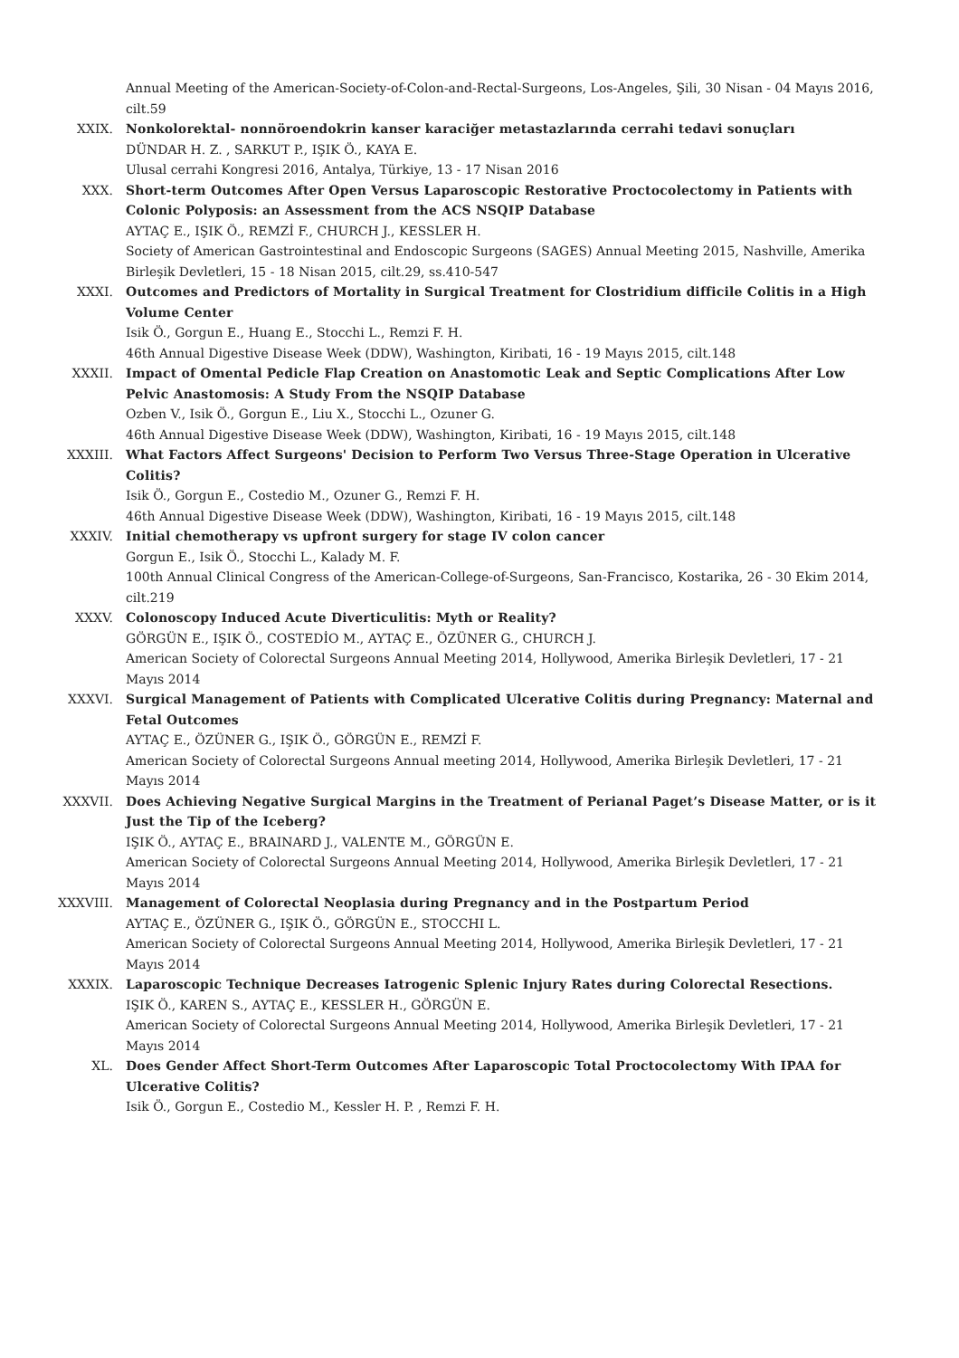Annual Meeting of the American-Society-of-Colon-and-Rectal-Surgeons, Los-Angeles, Şili, 30 Nisan - 04 Mayıs 2016, cilt.59
XXIX. Nonkolorektal- nonnöroendokrin kanser karaciğer metastazlarında cerrahi tedavi sonuçları
DÜNDAR H. Z. , SARKUT P., IŞIK Ö., KAYA E.
Ulusal cerrahi Kongresi 2016, Antalya, Türkiye, 13 - 17 Nisan 2016
XXX. Short-term Outcomes After Open Versus Laparoscopic Restorative Proctocolectomy in Patients with Colonic Polyposis: an Assessment from the ACS NSQIP Database
AYTAÇ E., IŞIK Ö., REMZİ F., CHURCH J., KESSLER H.
Society of American Gastrointestinal and Endoscopic Surgeons (SAGES) Annual Meeting 2015, Nashville, Amerika Birleşik Devletleri, 15 - 18 Nisan 2015, cilt.29, ss.410-547
XXXI. Outcomes and Predictors of Mortality in Surgical Treatment for Clostridium difficile Colitis in a High Volume Center
Isik Ö., Gorgun E., Huang E., Stocchi L., Remzi F. H.
46th Annual Digestive Disease Week (DDW), Washington, Kiribati, 16 - 19 Mayıs 2015, cilt.148
XXXII. Impact of Omental Pedicle Flap Creation on Anastomotic Leak and Septic Complications After Low Pelvic Anastomosis: A Study From the NSQIP Database
Ozben V., Isik Ö., Gorgun E., Liu X., Stocchi L., Ozuner G.
46th Annual Digestive Disease Week (DDW), Washington, Kiribati, 16 - 19 Mayıs 2015, cilt.148
XXXIII. What Factors Affect Surgeons' Decision to Perform Two Versus Three-Stage Operation in Ulcerative Colitis?
Isik Ö., Gorgun E., Costedio M., Ozuner G., Remzi F. H.
46th Annual Digestive Disease Week (DDW), Washington, Kiribati, 16 - 19 Mayıs 2015, cilt.148
XXXIV. Initial chemotherapy vs upfront surgery for stage IV colon cancer
Gorgun E., Isik Ö., Stocchi L., Kalady M. F.
100th Annual Clinical Congress of the American-College-of-Surgeons, San-Francisco, Kostarika, 26 - 30 Ekim 2014, cilt.219
XXXV. Colonoscopy Induced Acute Diverticulitis: Myth or Reality?
GÖRGÜN E., IŞIK Ö., COSTEDİO M., AYTAÇ E., ÖZÜNER G., CHURCH J.
American Society of Colorectal Surgeons Annual Meeting 2014, Hollywood, Amerika Birleşik Devletleri, 17 - 21 Mayıs 2014
XXXVI. Surgical Management of Patients with Complicated Ulcerative Colitis during Pregnancy: Maternal and Fetal Outcomes
AYTAÇ E., ÖZÜNER G., IŞIK Ö., GÖRGÜN E., REMZİ F.
American Society of Colorectal Surgeons Annual meeting 2014, Hollywood, Amerika Birleşik Devletleri, 17 - 21 Mayıs 2014
XXXVII. Does Achieving Negative Surgical Margins in the Treatment of Perianal Paget’s Disease Matter, or is it Just the Tip of the Iceberg?
IŞIK Ö., AYTAÇ E., BRAINARD J., VALENTE M., GÖRGÜN E.
American Society of Colorectal Surgeons Annual Meeting 2014, Hollywood, Amerika Birleşik Devletleri, 17 - 21 Mayıs 2014
XXXVIII. Management of Colorectal Neoplasia during Pregnancy and in the Postpartum Period
AYTAÇ E., ÖZÜNER G., IŞIK Ö., GÖRGÜN E., STOCCHI L.
American Society of Colorectal Surgeons Annual Meeting 2014, Hollywood, Amerika Birleşik Devletleri, 17 - 21 Mayıs 2014
XXXIX. Laparoscopic Technique Decreases Iatrogenic Splenic Injury Rates during Colorectal Resections.
IŞIK Ö., KAREN S., AYTAÇ E., KESSLER H., GÖRGÜN E.
American Society of Colorectal Surgeons Annual Meeting 2014, Hollywood, Amerika Birleşik Devletleri, 17 - 21 Mayıs 2014
XL. Does Gender Affect Short-Term Outcomes After Laparoscopic Total Proctocolectomy With IPAA for Ulcerative Colitis?
Isik Ö., Gorgun E., Costedio M., Kessler H. P. , Remzi F. H.